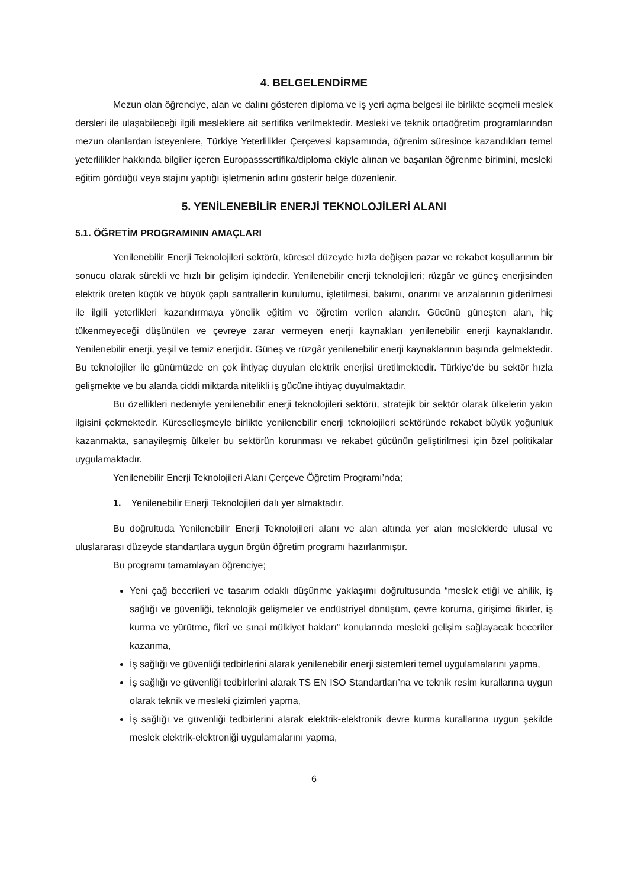4. BELGELENDİRME
Mezun olan öğrenciye, alan ve dalını gösteren diploma ve iş yeri açma belgesi ile birlikte seçmeli meslek dersleri ile ulaşabileceği ilgili mesleklere ait sertifika verilmektedir. Mesleki ve teknik ortaöğretim programlarından mezun olanlardan isteyenlere, Türkiye Yeterlilikler Çerçevesi kapsamında, öğrenim süresince kazandıkları temel yeterlilikler hakkında bilgiler içeren Europasssertifika/diploma ekiyle alınan ve başarılan öğrenme birimini, mesleki eğitim gördüğü veya stajını yaptığı işletmenin adını gösterir belge düzenlenir.
5. YENİLENEBİLİR ENERJİ TEKNOLOJİLERİ ALANI
5.1. ÖĞRETİM PROGRAMININ AMAÇLARI
Yenilenebilir Enerji Teknolojileri sektörü, küresel düzeyde hızla değişen pazar ve rekabet koşullarının bir sonucu olarak sürekli ve hızlı bir gelişim içindedir. Yenilenebilir enerji teknolojileri; rüzgâr ve güneş enerjisinden elektrik üreten küçük ve büyük çaplı santrallerin kurulumu, işletilmesi, bakımı, onarımı ve arızalarının giderilmesi ile ilgili yeterlikleri kazandırmaya yönelik eğitim ve öğretim verilen alandır. Gücünü güneşten alan, hiç tükenmeyeceği düşünülen ve çevreye zarar vermeyen enerji kaynakları yenilenebilir enerji kaynaklarıdır. Yenilenebilir enerji, yeşil ve temiz enerjidir. Güneş ve rüzgâr yenilenebilir enerji kaynaklarının başında gelmektedir. Bu teknolojiler ile günümüzde en çok ihtiyaç duyulan elektrik enerjisi üretilmektedir. Türkiye’de bu sektör hızla gelişmekte ve bu alanda ciddi miktarda nitelikli iş gücüne ihtiyaç duyulmaktadır.
Bu özellikleri nedeniyle yenilenebilir enerji teknolojileri sektörü, stratejik bir sektör olarak ülkelerin yakın ilgisini çekmektedir. Küreselleşmeyle birlikte yenilenebilir enerji teknolojileri sektöründe rekabet büyük yoğunluk kazanmakta, sanayileşmiş ülkeler bu sektörün korunması ve rekabet gücünün geliştirilmesi için özel politikalar uygulamaktadır.
Yenilenebilir Enerji Teknolojileri Alanı Çerçeve Öğretim Programı’nda;
1. Yenilenebilir Enerji Teknolojileri dalı yer almaktadır.
Bu doğrultuda Yenilenebilir Enerji Teknolojileri alanı ve alan altında yer alan mesleklerde ulusal ve uluslararası düzeyde standartlara uygun örgün öğretim programı hazırlanmıştır.
Bu programı tamamlayan öğrenciye;
Yeni çağ becerileri ve tasarım odaklı düşünme yaklaşımı doğrultusunda “meslek etiği ve ahilik, iş sağlığı ve güvenliği, teknolojik gelişmeler ve endüstriyel dönüşüm, çevre koruma, girişimci fikirler, iş kurma ve yürütme, fikrî ve sınai mülkiyet hakları” konularında mesleki gelişim sağlayacak beceriler kazanma,
İş sağlığı ve güvenliği tedbirlerini alarak yenilenebilir enerji sistemleri temel uygulamalarını yapma,
İş sağlığı ve güvenliği tedbirlerini alarak TS EN ISO Standartları’na ve teknik resim kurallarına uygun olarak teknik ve mesleki çizimleri yapma,
İş sağlığı ve güvenliği tedbirlerini alarak elektrik-elektronik devre kurma kurallarına uygun şekilde meslek elektrik-elektroniği uygulamalarını yapma,
6